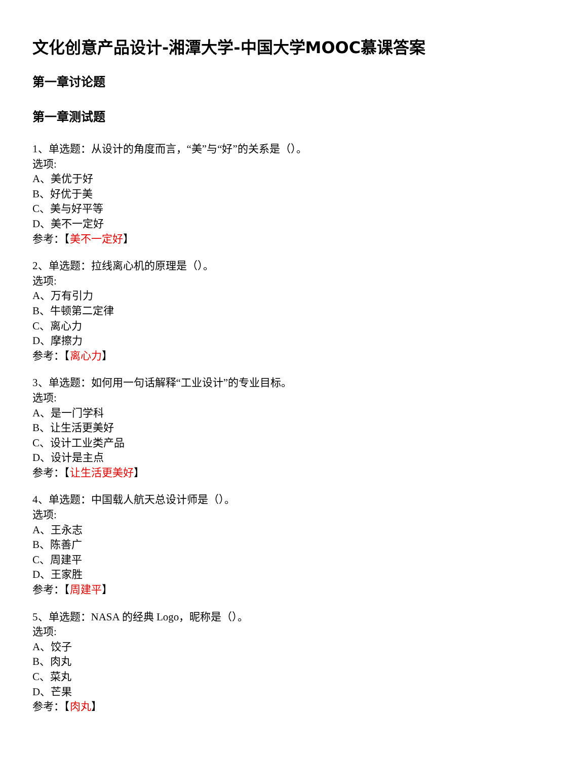文化创意产品设计-湘潭大学-中国大学MOOC慕课答案
第一章讨论题
第一章测试题
1、单选题：从设计的角度而言，“美”与“好”的关系是（）。
选项:
A、美优于好
B、好优于美
C、美与好平等
D、美不一定好
参考：【美不一定好】
2、单选题：拉线离心机的原理是（）。
选项:
A、万有引力
B、牛顿第二定律
C、离心力
D、摩擦力
参考：【离心力】
3、单选题：如何用一句话解释“工业设计”的专业目标。
选项:
A、是一门学科
B、让生活更美好
C、设计工业类产品
D、设计是主点
参考：【让生活更美好】
4、单选题：中国载人航天总设计师是（）。
选项:
A、王永志
B、陈善广
C、周建平
D、王家胜
参考：【周建平】
5、单选题：NASA 的经典 Logo，昵称是（）。
选项:
A、饺子
B、肉丸
C、菜丸
D、芒果
参考：【肉丸】